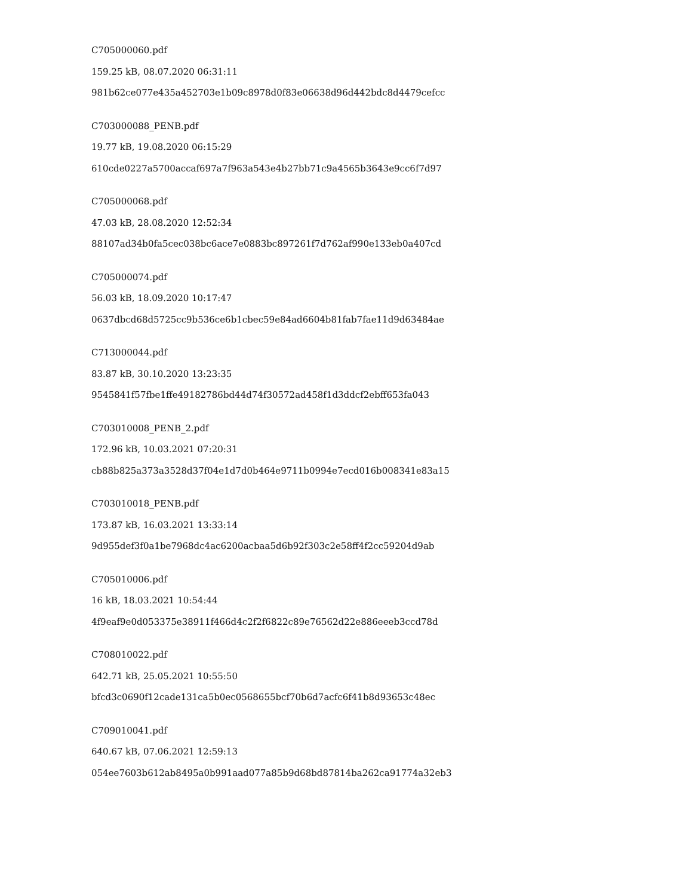C705000060.pdf
159.25 kB, 08.07.2020 06:31:11
981b62ce077e435a452703e1b09c8978d0f83e06638d96d442bdc8d4479cefcc
C703000088_PENB.pdf
19.77 kB, 19.08.2020 06:15:29
610cde0227a5700accaf697a7f963a543e4b27bb71c9a4565b3643e9cc6f7d97
C705000068.pdf
47.03 kB, 28.08.2020 12:52:34
88107ad34b0fa5cec038bc6ace7e0883bc897261f7d762af990e133eb0a407cd
C705000074.pdf
56.03 kB, 18.09.2020 10:17:47
0637dbcd68d5725cc9b536ce6b1cbec59e84ad6604b81fab7fae11d9d63484ae
C713000044.pdf
83.87 kB, 30.10.2020 13:23:35
9545841f57fbe1ffe49182786bd44d74f30572ad458f1d3ddcf2ebff653fa043
C703010008_PENB_2.pdf
172.96 kB, 10.03.2021 07:20:31
cb88b825a373a3528d37f04e1d7d0b464e9711b0994e7ecd016b008341e83a15
C703010018_PENB.pdf
173.87 kB, 16.03.2021 13:33:14
9d955def3f0a1be7968dc4ac6200acbaa5d6b92f303c2e58ff4f2cc59204d9ab
C705010006.pdf
16 kB, 18.03.2021 10:54:44
4f9eaf9e0d053375e38911f466d4c2f2f6822c89e76562d22e886eeeb3ccd78d
C708010022.pdf
642.71 kB, 25.05.2021 10:55:50
bfcd3c0690f12cade131ca5b0ec0568655bcf70b6d7acfc6f41b8d93653c48ec
C709010041.pdf
640.67 kB, 07.06.2021 12:59:13
054ee7603b612ab8495a0b991aad077a85b9d68bd87814ba262ca91774a32eb3